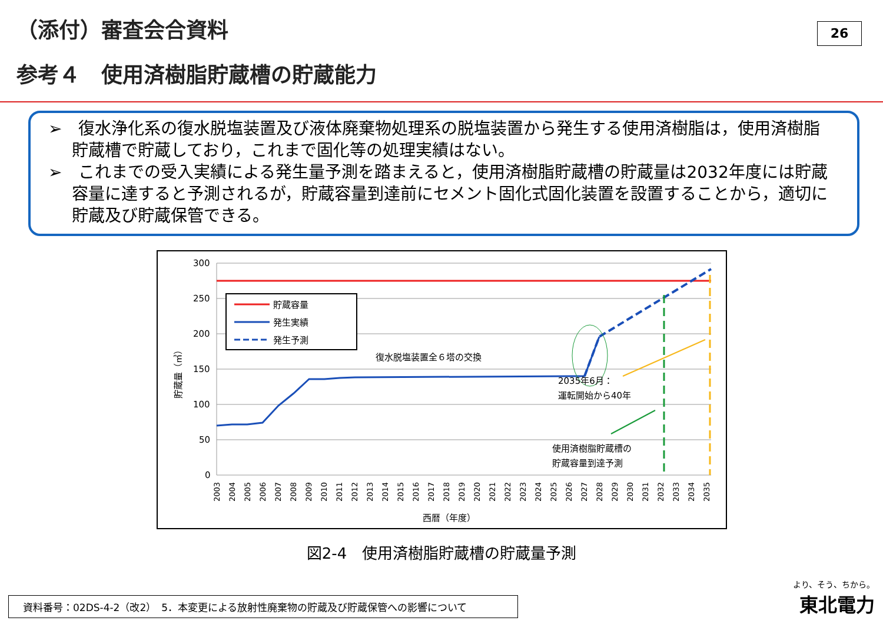（添付）審査会合資料
参考４　使用済樹脂貯蔵槽の貯蔵能力
26
➢　復水浄化系の復水脱塩装置及び液体廃棄物処理系の脱塩装置から発生する使用済樹脂は，使用済樹脂貯蔵槽で貯蔵しており，これまで固化等の処理実績はない。
➢　これまでの受入実績による発生量予測を踏まえると，使用済樹脂貯蔵槽の貯蔵量は2032年度には貯蔵容量に達すると予測されるが，貯蔵容量到達前にセメント固化式固化装置を設置することから，適切に貯蔵及び貯蔵保管できる。
300
250
200
150
100
50
0
貯蔵量（㎥）
貯蔵容量
発生実績
発生予測
復水脱塩装置全６塔の交換
2035年6月：
運転開始から40年
使用済樹脂貯蔵槽の
貯蔵容量到達予測
2003
2004
2005
2006
2007
2008
2009
2010
2011
2012
2013
2014
2015
2016
2017
2018
2019
2020
2021
2022
2023
2024
2025
2026
2027
2028
2029
2030
2031
2032
2033
2034
2035
西暦（年度）
図2-4　使用済樹脂貯蔵槽の貯蔵量予測
資料番号：02DS-4-2（改2）　5．本変更による放射性廃棄物の貯蔵及び貯蔵保管への影響について より、そう、ちから。
東北電力